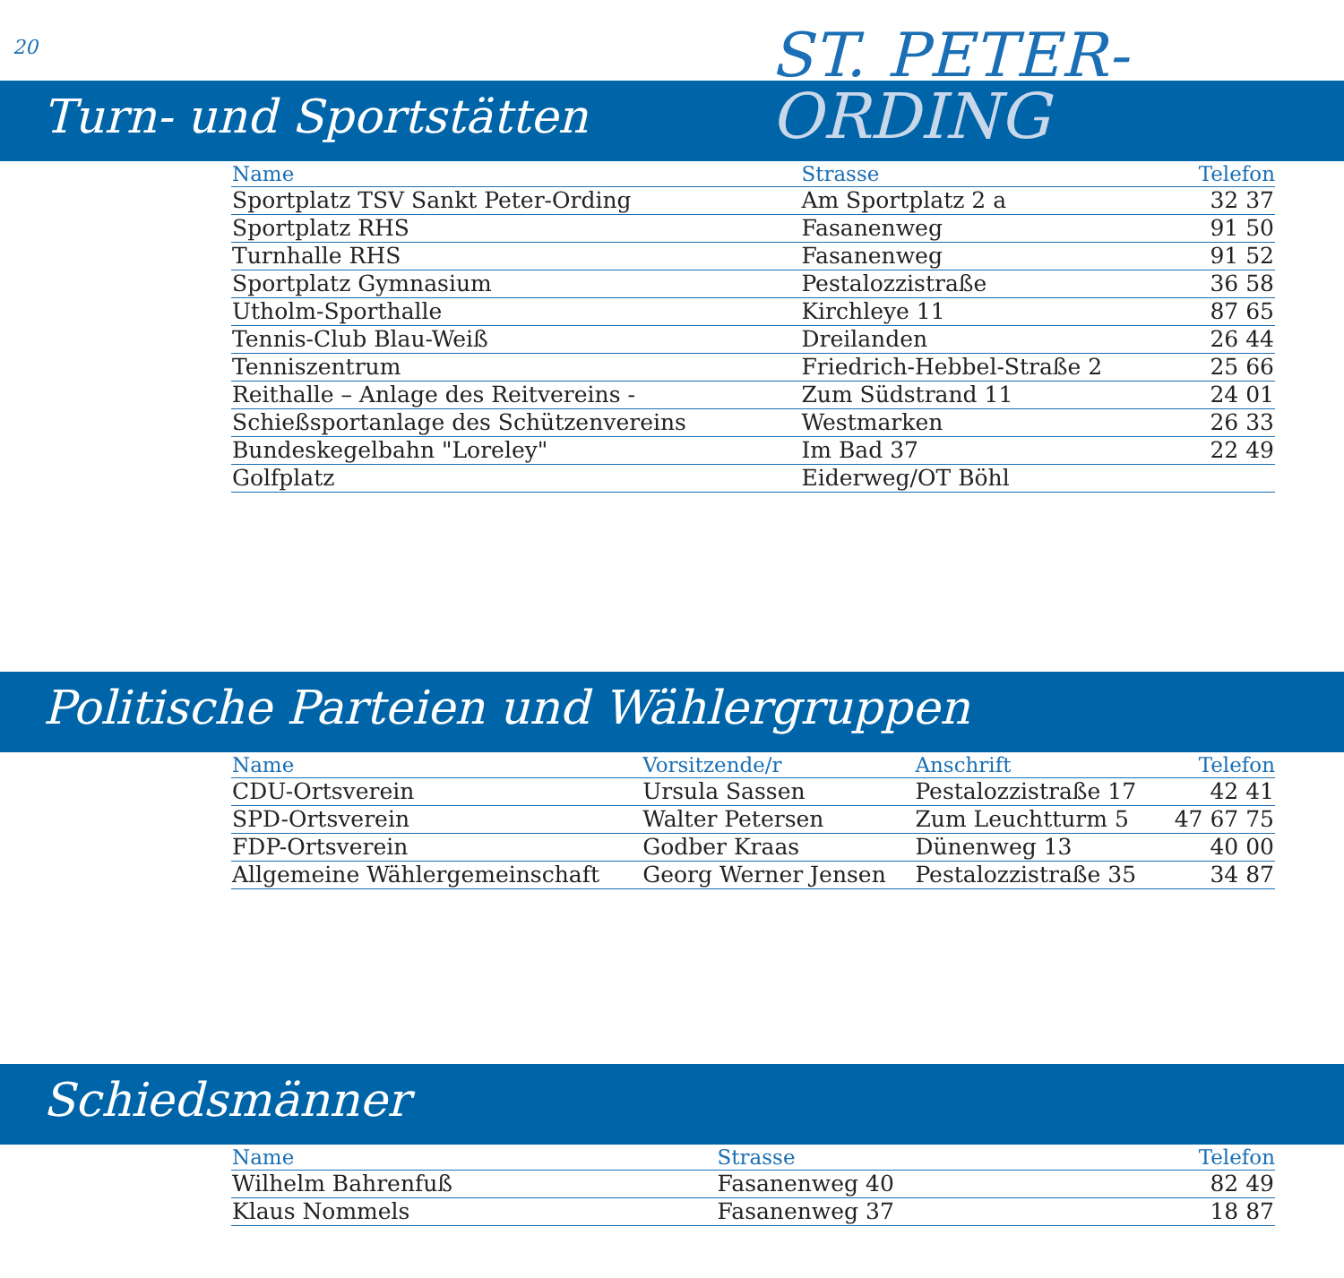20 ST. PETER-
Turn- und Sportstätten ORDING
| Name | Strasse | Telefon |
| --- | --- | --- |
| Sportplatz TSV Sankt Peter-Ording | Am Sportplatz 2 a | 32 37 |
| Sportplatz RHS | Fasanenweg | 91 50 |
| Turnhalle RHS | Fasanenweg | 91 52 |
| Sportplatz Gymnasium | Pestalozzistraße | 36 58 |
| Utholm-Sporthalle | Kirchleye 11 | 87 65 |
| Tennis-Club Blau-Weiß | Dreilanden | 26 44 |
| Tenniszentrum | Friedrich-Hebbel-Straße 2 | 25 66 |
| Reithalle – Anlage des Reitvereins - | Zum Südstrand 11 | 24 01 |
| Schießsportanlage des Schützenvereins | Westmarken | 26 33 |
| Bundeskegelbahn "Loreley" | Im Bad 37 | 22 49 |
| Golfplatz | Eiderweg/OT Böhl | |
Politische Parteien und Wählergruppen
| Name | Vorsitzende/r | Anschrift | Telefon |
| --- | --- | --- | --- |
| CDU-Ortsverein | Ursula Sassen | Pestalozzistraße 17 | 42 41 |
| SPD-Ortsverein | Walter Petersen | Zum Leuchtturm 5 | 47 67 75 |
| FDP-Ortsverein | Godber Kraas | Dünenweg 13 | 40 00 |
| Allgemeine Wählergemeinschaft | Georg Werner Jensen | Pestalozzistraße 35 | 34 87 |
Schiedsmänner
| Name | Strasse | Telefon |
| --- | --- | --- |
| Wilhelm Bahrenfuß | Fasanenweg 40 | 82 49 |
| Klaus Nommels | Fasanenweg 37 | 18 87 |